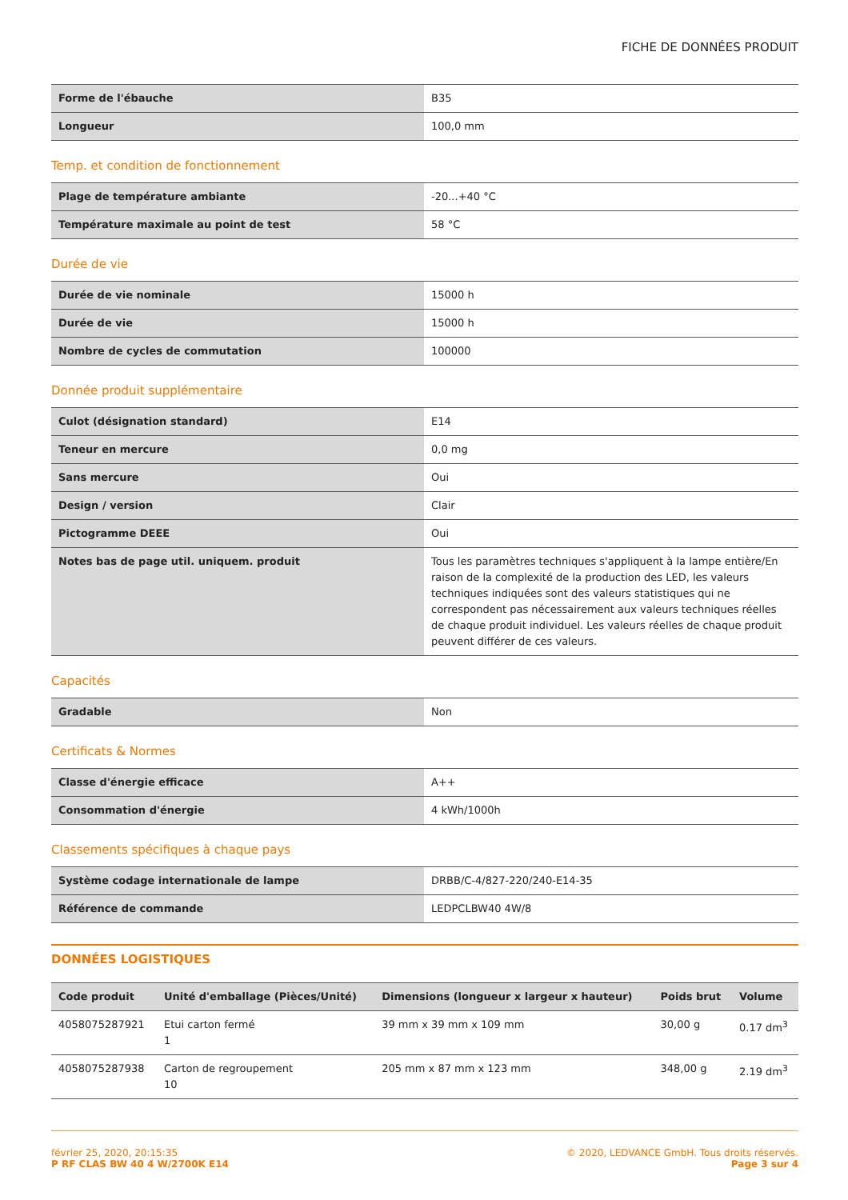FICHE DE DONNÉES PRODUIT
| Forme de l'ébauche | B35 |
| Longueur | 100,0 mm |
Temp. et condition de fonctionnement
| Plage de température ambiante | -20...+40 °C |
| Température maximale au point de test | 58 °C |
Durée de vie
| Durée de vie nominale | 15000 h |
| Durée de vie | 15000 h |
| Nombre de cycles de commutation | 100000 |
Donnée produit supplémentaire
| Culot (désignation standard) | E14 |
| Teneur en mercure | 0,0 mg |
| Sans mercure | Oui |
| Design / version | Clair |
| Pictogramme DEEE | Oui |
| Notes bas de page util. uniquem. produit | Tous les paramètres techniques s'appliquent à la lampe entière/En raison de la complexité de la production des LED, les valeurs techniques indiquées sont des valeurs statistiques qui ne correspondent pas nécessairement aux valeurs techniques réelles de chaque produit individuel. Les valeurs réelles de chaque produit peuvent différer de ces valeurs. |
Capacités
| Gradable | Non |
Certificats & Normes
| Classe d'énergie efficace | A++ |
| Consommation d'énergie | 4 kWh/1000h |
Classements spécifiques à chaque pays
| Système codage internationale de lampe | DRBB/C-4/827-220/240-E14-35 |
| Référence de commande | LEDPCLBW40 4W/8 |
DONNÉES LOGISTIQUES
| Code produit | Unité d'emballage (Pièces/Unité) | Dimensions (longueur x largeur x hauteur) | Poids brut | Volume |
| --- | --- | --- | --- | --- |
| 4058075287921 | Etui carton fermé 1 | 39 mm x 39 mm x 109 mm | 30,00 g | 0.17 dm<sup>3</sup> |
| 4058075287938 | Carton de regroupement 10 | 205 mm x 87 mm x 123 mm | 348,00 g | 2.19 dm<sup>3</sup> |
février 25, 2020, 20:15:35
P RF CLAS BW 40 4 W/2700K E14
© 2020, LEDVANCE GmbH. Tous droits réservés.
Page 3 sur 4